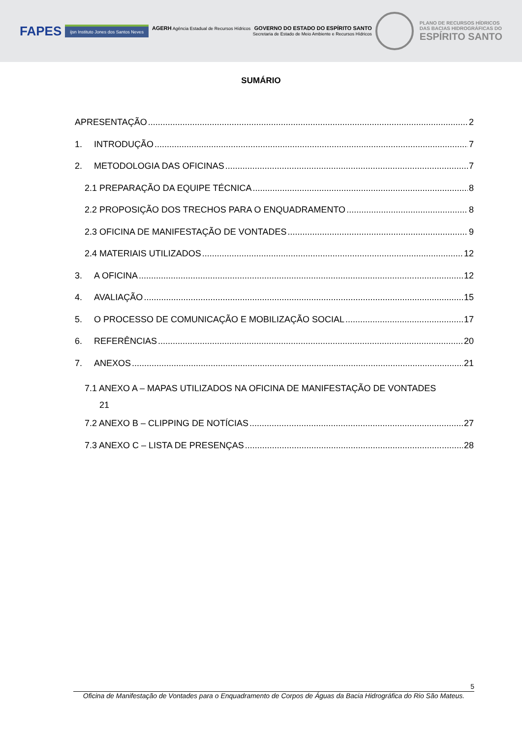FAPES
ijsn Instituto Jones dos Santos Neves
AGERH Agência Estadual de Recursos Hídricos GOVERNO DO ESTADO DO ESPÍRITO SANTO
Secretaria de Estado de Meio Ambiente e Recursos Hídricos
PLANO DE RECURSOS HÍDRICOS
DAS BACIAS HIDROGRÁFICAS DO
ESPÍRITO SANTO
SUMÁRIO
APRESENTAÇÃO 2
1. INTRODUÇÃO 7
2. METODOLOGIA DAS OFICINAS 7
2.1 PREPARAÇÃO DA EQUIPE TÉCNICA 8
2.2 PROPOSIÇÃO DOS TRECHOS PARA O ENQUADRAMENTO 8
2.3 OFICINA DE MANIFESTAÇÃO DE VONTADES 9
2.4 MATERIAIS UTILIZADOS 12
3. A OFICINA 12
4. AVALIAÇÃO 15
5. O PROCESSO DE COMUNICAÇÃO E MOBILIZAÇÃO SOCIAL 17
6. REFERÊNCIAS 20
7. ANEXOS 21
7.1 ANEXO A – MAPAS UTILIZADOS NA OFICINA DE MANIFESTAÇÃO DE VONTADES
21
7.2 ANEXO B – CLIPPING DE NOTÍCIAS 27
7.3 ANEXO C – LISTA DE PRESENÇAS 28
5
Oficina de Manifestação de Vontades para o Enquadramento de Corpos de Águas da Bacia Hidrográfica do Rio São Mateus.